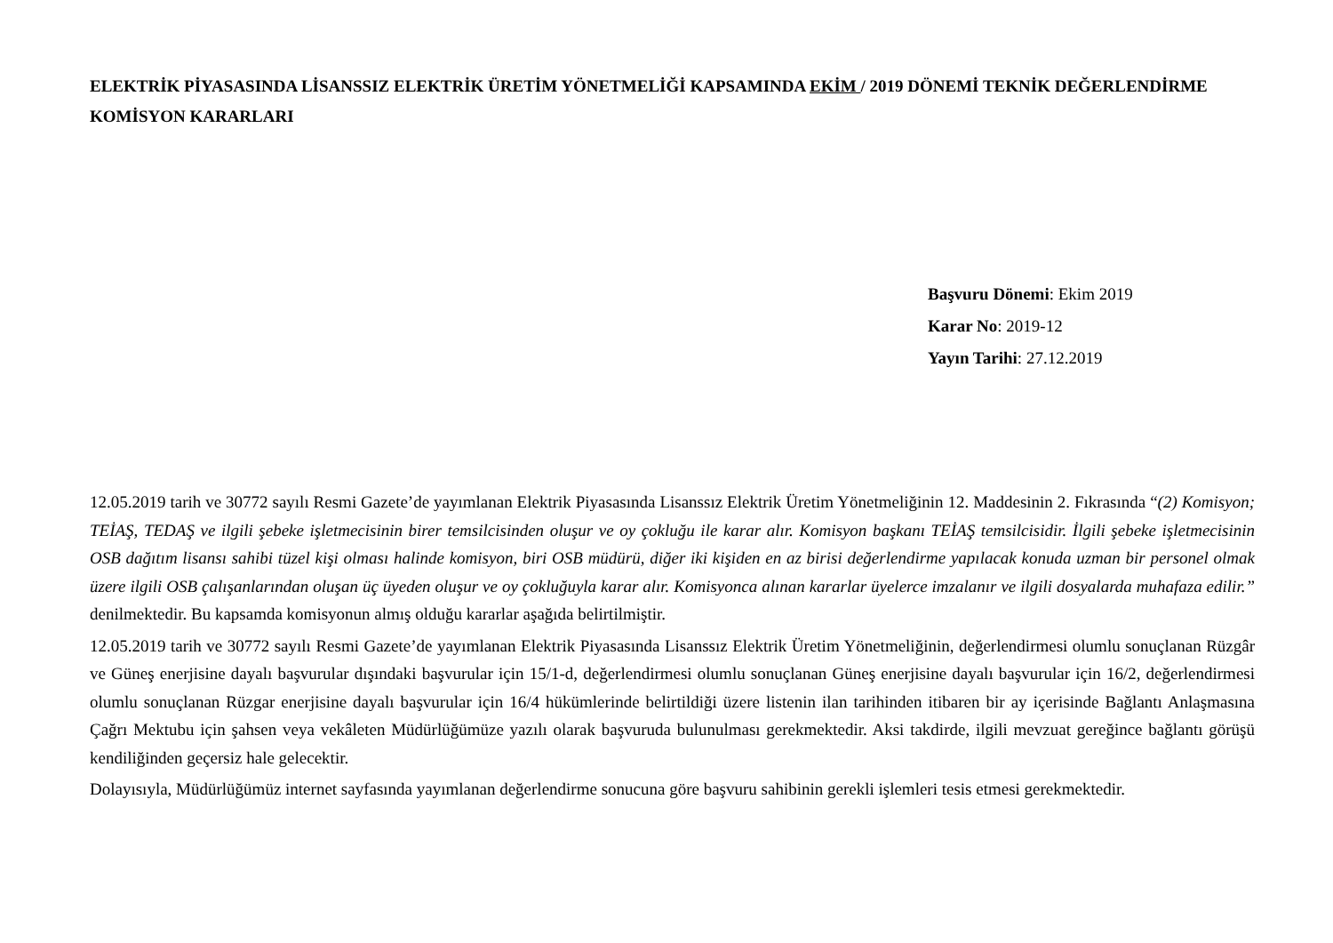ELEKTRİK PİYASASINDA LİSANSSIZ ELEKTRİK ÜRETİM YÖNETMELİĞİ KAPSAMINDA EKİM / 2019 DÖNEMİ TEKNİK DEĞERLENDİRME KOMİSYON KARARLARI
Başvuru Dönemi: Ekim 2019
Karar No: 2019-12
Yayın Tarihi: 27.12.2019
12.05.2019 tarih ve 30772 sayılı Resmi Gazete’de yayımlanan Elektrik Piyasasında Lisanssız Elektrik Üretim Yönetmeliğinin 12. Maddesinin 2. Fıkrasında “(2) Komisyon; TEİAŞ, TEDAŞ ve ilgili şebeke işletmecisinin birer temsilcisinden oluşur ve oy çokluğu ile karar alır. Komisyon başkanı TEİAŞ temsilcisidir. İlgili şebeke işletmecisinin OSB dağıtım lisansı sahibi tüzel kişi olması halinde komisyon, biri OSB müdürü, diğer iki kişiden en az birisi değerlendirme yapılacak konuda uzman bir personel olmak üzere ilgili OSB çalışanlarından oluşan üç üyeden oluşur ve oy çokluğuyla karar alır. Komisyonca alınan kararlar üyelerce imzalanır ve ilgili dosyalarda muhafaza edilir.” denilmektedir. Bu kapsamda komisyonun almış olduğu kararlar aşağıda belirtilmiştir.
12.05.2019 tarih ve 30772 sayılı Resmi Gazete’de yayımlanan Elektrik Piyasasında Lisanssız Elektrik Üretim Yönetmeliğinin, değerlendirmesi olumlu sonuçlanan Rüzgâr ve Güneş enerjisine dayalı başvurular dışındaki başvurular için 15/1-d, değerlendirmesi olumlu sonuçlanan Güneş enerjisine dayalı başvurular için 16/2, değerlendirmesi olumlu sonuçlanan Rüzgar enerjisine dayalı başvurular için 16/4 hükümlerinde belirtildiği üzere listenin ilan tarihinden itibaren bir ay içerisinde Bağlantı Anlaşmasına Çağrı Mektubu için şahsen veya vekâleten Müdürlüğümüze yazılı olarak başvuruda bulunulması gerekmektedir. Aksi takdirde, ilgili mevzuat gereğince bağlantı görüşü kendiliğinden geçersiz hale gelecektir.
Dolayısıyla, Müdürlüğümüz internet sayfasında yayımlanan değerlendirme sonucuna göre başvuru sahibinin gerekli işlemleri tesis etmesi gerekmektedir.